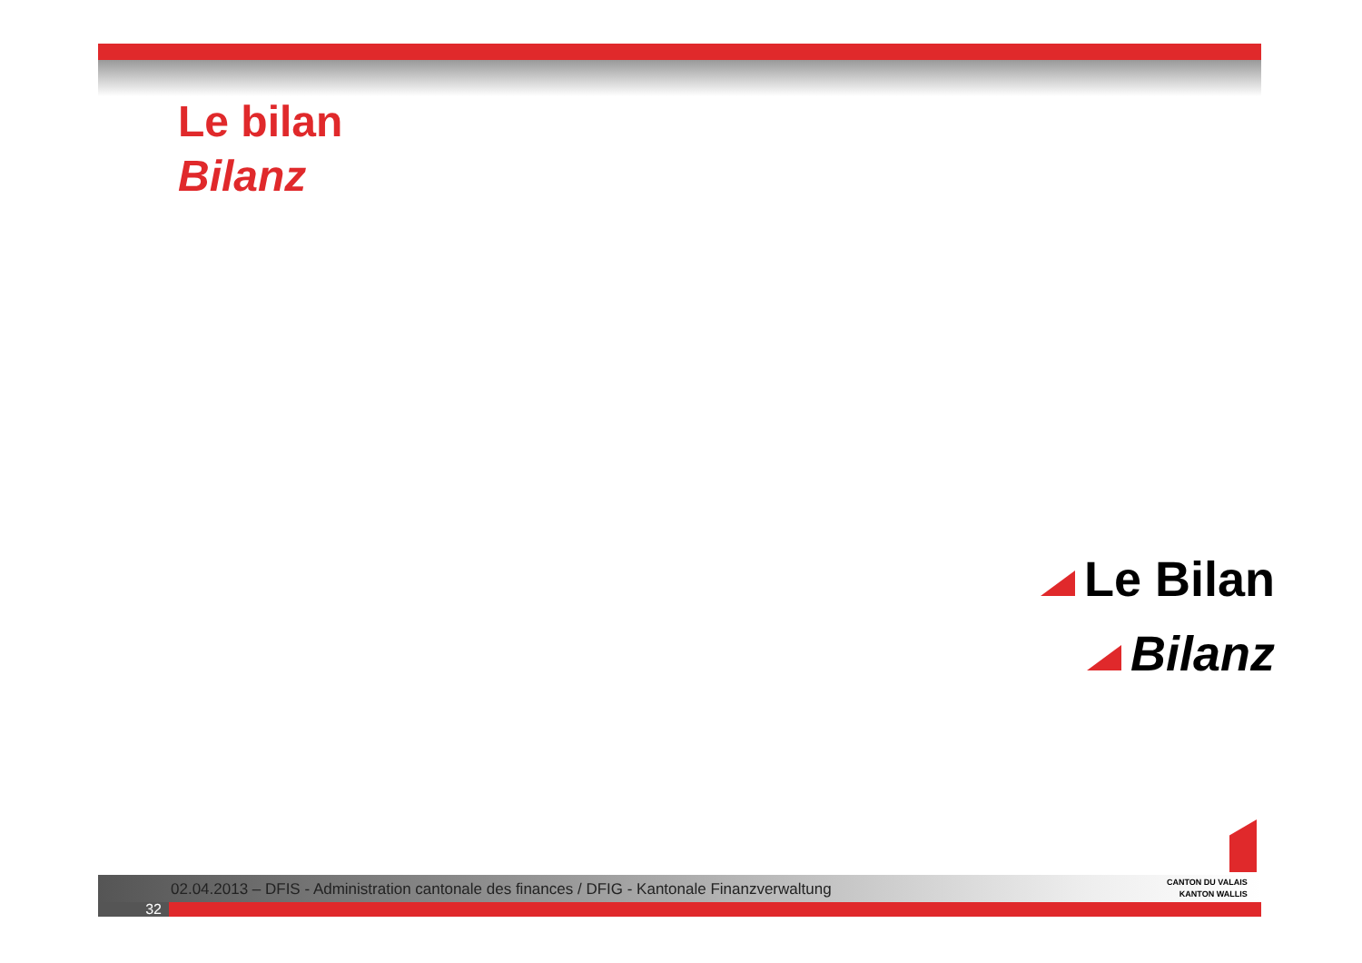Le bilan
Bilanz
Le Bilan
Bilanz
02.04.2013 – DFIS - Administration cantonale des finances / DFIG - Kantonale Finanzverwaltung
CANTON DU VALAIS
KANTON WALLIS
32